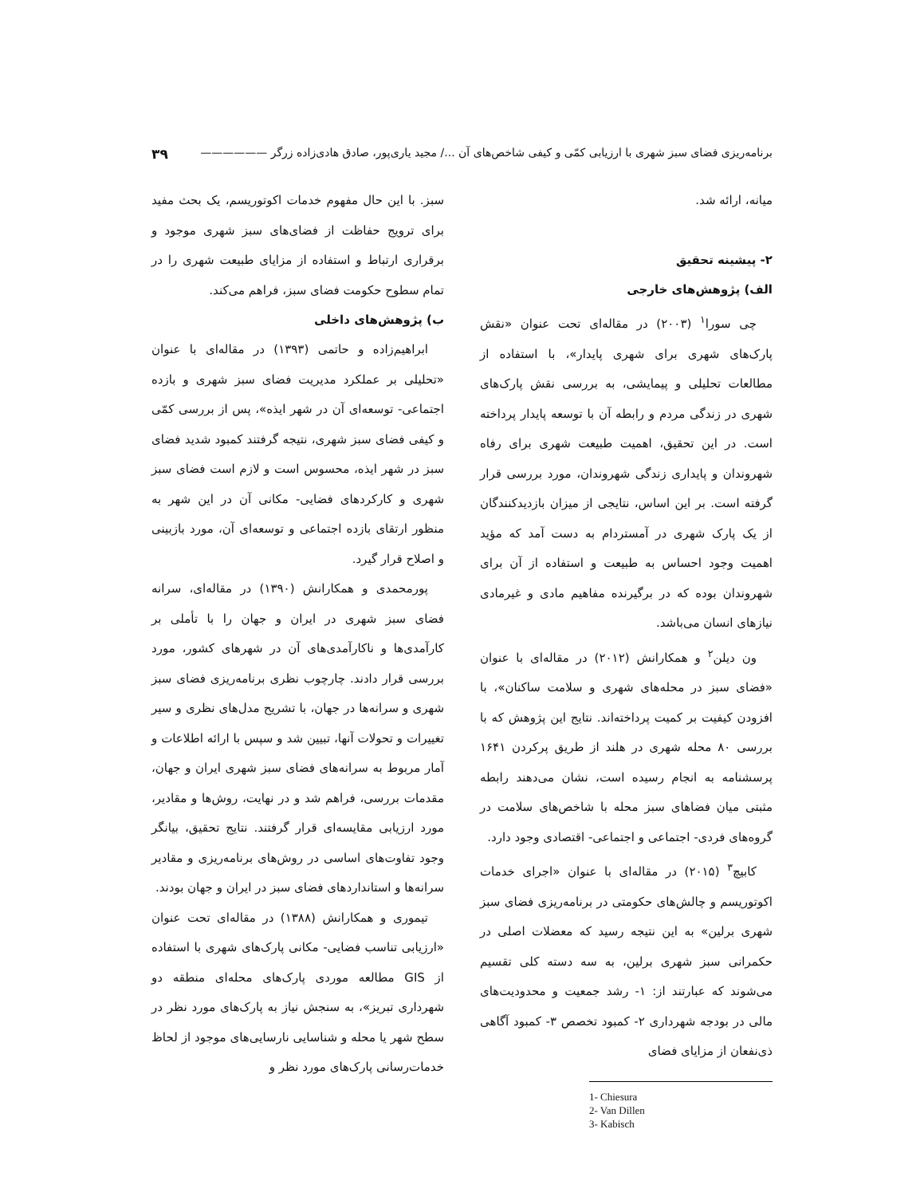برنامه‌ریزی فضای سبز شهری با ارزیابی کمّی و کیفی شاخص‌های آن .../ مجید یاری‌پور، صادق هادی‌زاده زرگر —————— ۳۹
میانه، ارائه شد.
۲- پیشینه تحقیق
الف) پژوهش‌های خارجی
چی سورا<sup>۱</sup> (۲۰۰۳) در مقاله‌ای تحت عنوان «نقش پارک‌های شهری برای شهری پایدار»، با استفاده از مطالعات تحلیلی و پیمایشی، به بررسی نقش پارک‌های شهری در زندگی مردم و رابطه آن با توسعه پایدار پرداخته است. در این تحقیق، اهمیت طبیعت شهری برای رفاه شهروندان و پایداری زندگی شهروندان، مورد بررسی قرار گرفته است. بر این اساس، نتایجی از میزان بازدیدکنندگان از یک پارک شهری در آمستردام به دست آمد که مؤید اهمیت وجود احساس به طبیعت و استفاده از آن برای شهروندان بوده که در برگیرنده مفاهیم مادی و غیرمادی نیازهای انسان می‌باشد.
ون دیلن<sup>۲</sup> و همکارانش (۲۰۱۲) در مقاله‌ای با عنوان «فضای سبز در محله‌های شهری و سلامت ساکنان»، با افزودن کیفیت بر کمیت پرداخته‌اند. نتایج این پژوهش که با بررسی ۸۰ محله شهری در هلند از طریق پرکردن ۱۶۴۱ پرسشنامه به انجام رسیده است، نشان می‌دهند رابطه مثبتی میان فضاهای سبز محله با شاخص‌های سلامت در گروه‌های فردی- اجتماعی و اجتماعی- اقتصادی وجود دارد.
کابیچ<sup>۳</sup> (۲۰۱۵) در مقاله‌ای با عنوان «اجرای خدمات اکوتوریسم و چالش‌های حکومتی در برنامه‌ریزی فضای سبز شهری برلین» به این نتیجه رسید که معضلات اصلی در حکمرانی سبز شهری برلین، به سه دسته کلی تقسیم می‌شوند که عبارتند از: ۱- رشد جمعیت و محدودیت‌های مالی در بودجه شهرداری ۲- کمبود تخصص ۳- کمبود آگاهی ذی‌نفعان از مزایای فضای
1- Chiesura
2- Van Dillen
3- Kabisch
سبز. با این حال مفهوم خدمات اکوتوریسم، یک بحث مفید برای ترویج حفاظت از فضای‌های سبز شهری موجود و برقراری ارتباط و استفاده از مزایای طبیعت شهری را در تمام سطوح حکومت فضای سبز، فراهم می‌کند.
ب) پژوهش‌های داخلی
ابراهیم‌زاده و حاتمی (۱۳۹۳) در مقاله‌ای با عنوان «تحلیلی بر عملکرد مدیریت فضای سبز شهری و بازده اجتماعی- توسعه‌ای آن در شهر ایذه»، پس از بررسی کمّی و کیفی فضای سبز شهری، نتیجه گرفتند کمبود شدید فضای سبز در شهر ایذه، محسوس است و لازم است فضای سبز شهری و کارکردهای فضایی- مکانی آن در این شهر به منظور ارتقای بازده اجتماعی و توسعه‌ای آن، مورد بازبینی و اصلاح قرار گیرد.
پورمحمدی و همکارانش (۱۳۹۰) در مقاله‌ای، سرانه فضای سبز شهری در ایران و جهان را با تأملی بر کارآمدی‌ها و ناکارآمدی‌های آن در شهرهای کشور، مورد بررسی قرار دادند. چارچوب نظری برنامه‌ریزی فضای سبز شهری و سرانه‌ها در جهان، با تشریح مدل‌های نظری و سیر تغییرات و تحولات آنها، تبیین شد و سپس با ارائه اطلاعات و آمار مربوط به سرانه‌های فضای سبز شهری ایران و جهان، مقدمات بررسی، فراهم شد و در نهایت، روش‌ها و مقادیر، مورد ارزیابی مقایسه‌ای قرار گرفتند. نتایج تحقیق، بیانگر وجود تفاوت‌های اساسی در روش‌های برنامه‌ریزی و مقادیر سرانه‌ها و استانداردهای فضای سبز در ایران و جهان بودند.
تیموری و همکارانش (۱۳۸۸) در مقاله‌ای تحت عنوان «ارزیابی تناسب فضایی- مکانی پارک‌های شهری با استفاده از GIS مطالعه موردی پارک‌های محله‌ای منطقه دو شهرداری تبریز»، به سنجش نیاز به پارک‌های مورد نظر در سطح شهر یا محله و شناسایی نارسایی‌های موجود از لحاظ خدمات‌رسانی پارک‌های مورد نظر و